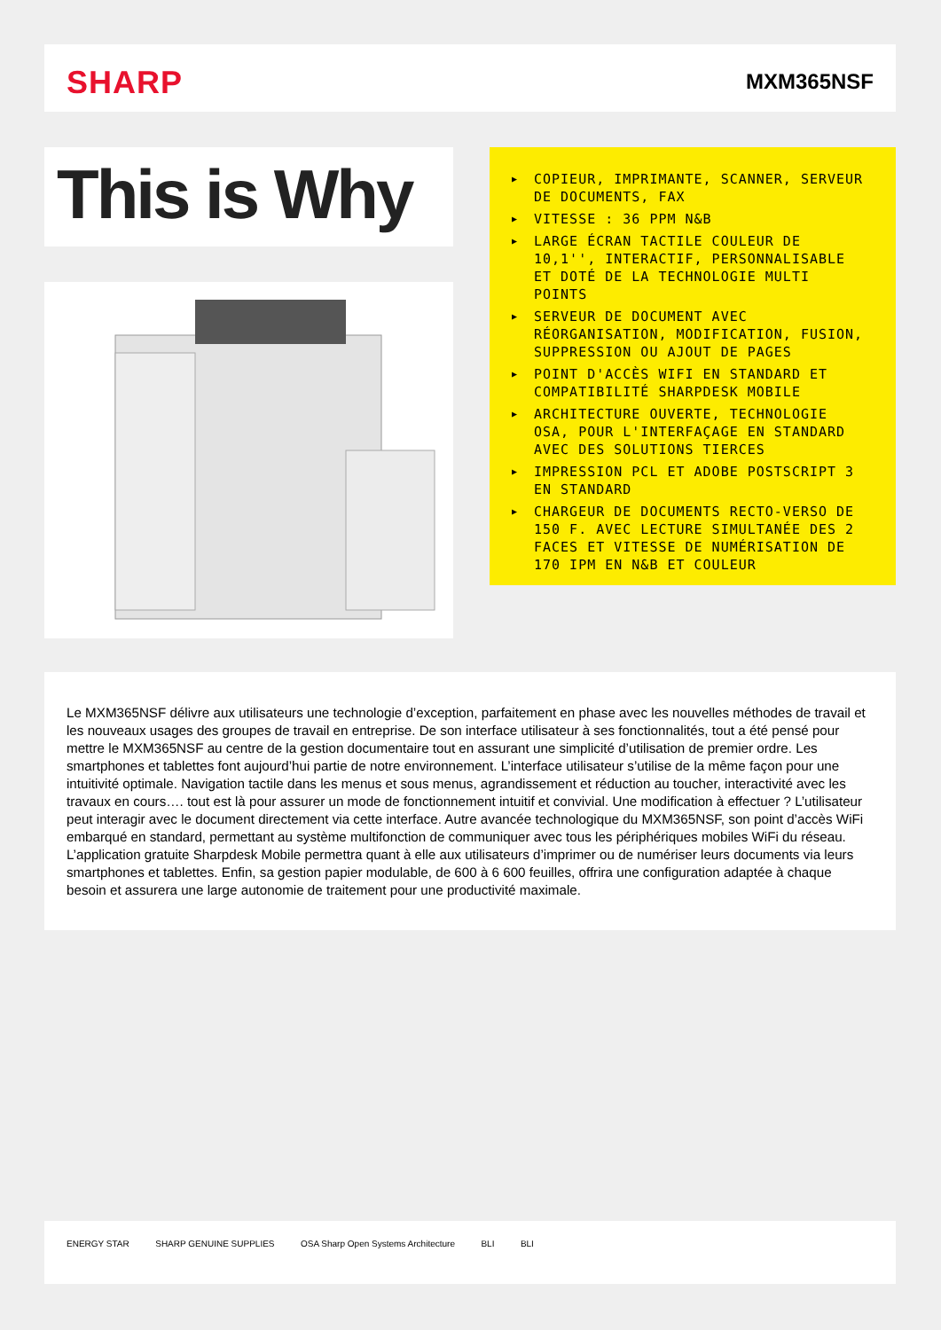SHARP MXM365NSF
This is Why
▶ COPIEUR, IMPRIMANTE, SCANNER, SERVEUR DE DOCUMENTS, FAX
▶ VITESSE : 36 PPM N&B
▶ LARGE ÉCRAN TACTILE COULEUR DE 10,1'', INTERACTIF, PERSONNALISABLE ET DOTÉ DE LA TECHNOLOGIE MULTI POINTS
▶ SERVEUR DE DOCUMENT AVEC RÉORGANISATION, MODIFICATION, FUSION, SUPPRESSION OU AJOUT DE PAGES
▶ POINT D'ACCÈS WIFI EN STANDARD ET COMPATIBILITÉ SHARPDESK MOBILE
▶ ARCHITECTURE OUVERTE, TECHNOLOGIE OSA, POUR L'INTERFAÇAGE EN STANDARD AVEC DES SOLUTIONS TIERCES
▶ IMPRESSION PCL ET ADOBE POSTSCRIPT 3 EN STANDARD
▶ CHARGEUR DE DOCUMENTS RECTO-VERSO DE 150 F. AVEC LECTURE SIMULTANÉE DES 2 FACES ET VITESSE DE NUMÉRISATION DE 170 IPM EN N&B ET COULEUR
Le MXM365NSF délivre aux utilisateurs une technologie d’exception, parfaitement en phase avec les nouvelles méthodes de travail et les nouveaux usages des groupes de travail en entreprise. De son interface utilisateur à ses fonctionnalités, tout a été pensé pour mettre le MXM365NSF au centre de la gestion documentaire tout en assurant une simplicité d’utilisation de premier ordre. Les smartphones et tablettes font aujourd’hui partie de notre environnement. L’interface utilisateur s’utilise de la même façon pour une intuitivité optimale. Navigation tactile dans les menus et sous menus, agrandissement et réduction au toucher, interactivité avec les travaux en cours…. tout est là pour assurer un mode de fonctionnement intuitif et convivial. Une modification à effectuer ? L’utilisateur peut interagir avec le document directement via cette interface. Autre avancée technologique du MXM365NSF, son point d’accès WiFi embarqué en standard, permettant au système multifonction de communiquer avec tous les périphériques mobiles WiFi du réseau. L’application gratuite Sharpdesk Mobile permettra quant à elle aux utilisateurs d’imprimer ou de numériser leurs documents via leurs smartphones et tablettes. Enfin, sa gestion papier modulable, de 600 à 6 600 feuilles, offrira une configuration adaptée à chaque besoin et assurera une large autonomie de traitement pour une productivité maximale.
ENERGY STAR SHARP GENUINE SUPPLIES OSA Sharp Open Systems Architecture BLI BLI